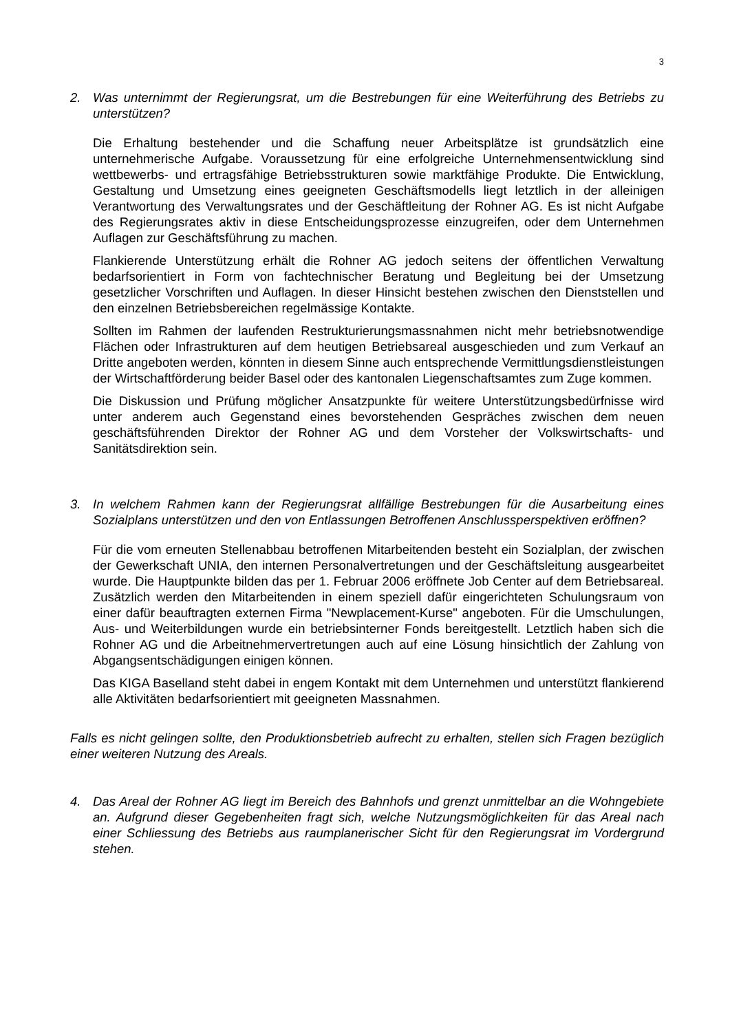3
2. Was unternimmt der Regierungsrat, um die Bestrebungen für eine Weiterführung des Betriebs zu unterstützen?
Die Erhaltung bestehender und die Schaffung neuer Arbeitsplätze ist grundsätzlich eine unternehmerische Aufgabe. Voraussetzung für eine erfolgreiche Unternehmensentwicklung sind wettbewerbs- und ertragsfähige Betriebsstrukturen sowie marktfähige Produkte. Die Entwicklung, Gestaltung und Umsetzung eines geeigneten Geschäftsmodells liegt letztlich in der alleinigen Verantwortung des Verwaltungsrates und der Geschäftleitung der Rohner AG. Es ist nicht Aufgabe des Regierungsrates aktiv in diese Entscheidungsprozesse einzugreifen, oder dem Unternehmen Auflagen zur Geschäftsführung zu machen.
Flankierende Unterstützung erhält die Rohner AG jedoch seitens der öffentlichen Verwaltung bedarfsorientiert in Form von fachtechnischer Beratung und Begleitung bei der Umsetzung gesetzlicher Vorschriften und Auflagen. In dieser Hinsicht bestehen zwischen den Dienststellen und den einzelnen Betriebsbereichen regelmässige Kontakte.
Sollten im Rahmen der laufenden Restrukturierungsmassnahmen nicht mehr betriebsnotwendige Flächen oder Infrastrukturen auf dem heutigen Betriebsareal ausgeschieden und zum Verkauf an Dritte angeboten werden, könnten in diesem Sinne auch entsprechende Vermittlungsdienstleistungen der Wirtschaftförderung beider Basel oder des kantonalen Liegenschaftsamtes zum Zuge kommen.
Die Diskussion und Prüfung möglicher Ansatzpunkte für weitere Unterstützungsbedürfnisse wird unter anderem auch Gegenstand eines bevorstehenden Gespräches zwischen dem neuen geschäftsführenden Direktor der Rohner AG und dem Vorsteher der Volkswirtschafts- und Sanitätsdirektion sein.
3. In welchem Rahmen kann der Regierungsrat allfällige Bestrebungen für die Ausarbeitung eines Sozialplans unterstützen und den von Entlassungen Betroffenen Anschlussperspektiven eröffnen?
Für die vom erneuten Stellenabbau betroffenen Mitarbeitenden besteht ein Sozialplan, der zwischen der Gewerkschaft UNIA, den internen Personalvertretungen und der Geschäftsleitung ausgearbeitet wurde. Die Hauptpunkte bilden das per 1. Februar 2006 eröffnete Job Center auf dem Betriebsareal. Zusätzlich werden den Mitarbeitenden in einem speziell dafür eingerichteten Schulungsraum von einer dafür beauftragten externen Firma "Newplacement-Kurse" angeboten. Für die Umschulungen, Aus- und Weiterbildungen wurde ein betriebsinterner Fonds bereitgestellt. Letztlich haben sich die Rohner AG und die Arbeitnehmervertretungen auch auf eine Lösung hinsichtlich der Zahlung von Abgangsentschädigungen einigen können.
Das KIGA Baselland steht dabei in engem Kontakt mit dem Unternehmen und unterstützt flankierend alle Aktivitäten bedarfsorientiert mit geeigneten Massnahmen.
Falls es nicht gelingen sollte, den Produktionsbetrieb aufrecht zu erhalten, stellen sich Fragen bezüglich einer weiteren Nutzung des Areals.
4. Das Areal der Rohner AG liegt im Bereich des Bahnhofs und grenzt unmittelbar an die Wohngebiete an. Aufgrund dieser Gegebenheiten fragt sich, welche Nutzungsmöglichkeiten für das Areal nach einer Schliessung des Betriebs aus raumplanerischer Sicht für den Regierungsrat im Vordergrund stehen.